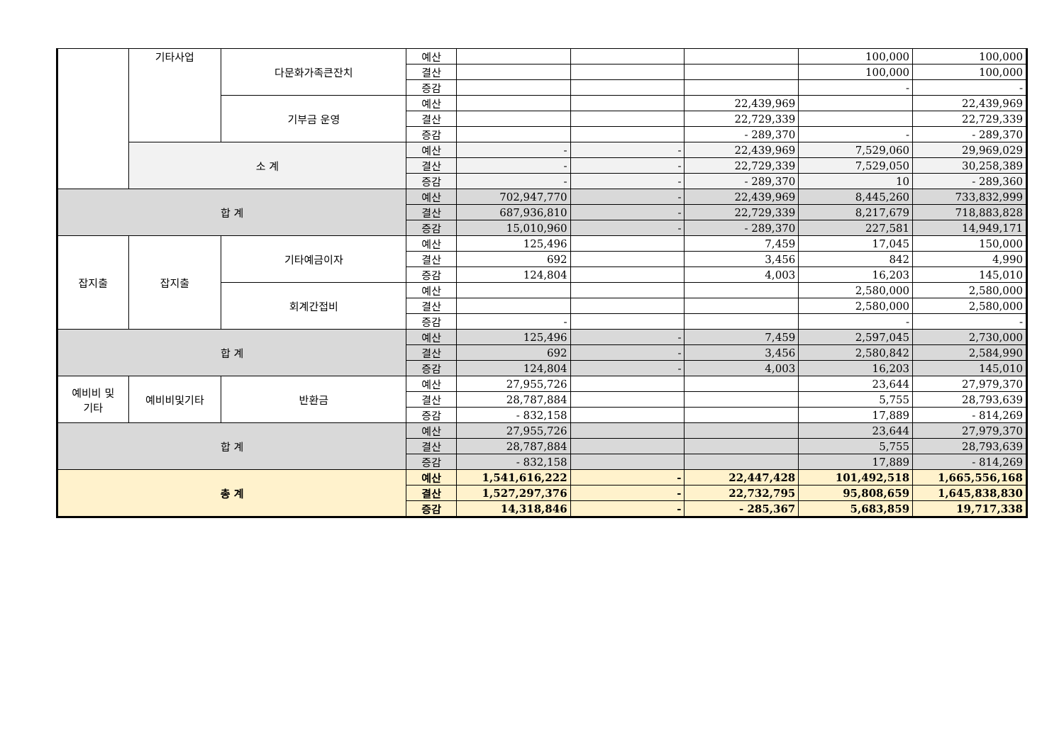| | 기타사업 | 다문화가족큰잔치 | 예산 | | | | 100,000 | 100,000 |
| | | | 결산 | | | | 100,000 | 100,000 |
| | | | 증감 | | | | - | - |
| | | 기부금 운영 | 예산 | | | 22,439,969 | | 22,439,969 |
| | | | 결산 | | | 22,729,339 | | 22,729,339 |
| | | | 증감 | | | - 289,370 | - | - 289,370 |
| | 소 계 | | 예산 | - | - | 22,439,969 | 7,529,060 | 29,969,029 |
| | | | 결산 | - | - | 22,729,339 | 7,529,050 | 30,258,389 |
| | | | 증감 | - | - | - 289,370 | 10 | - 289,360 |
| 합 계 | | | 예산 | 702,947,770 | - | 22,439,969 | 8,445,260 | 733,832,999 |
| | | | 결산 | 687,936,810 | - | 22,729,339 | 8,217,679 | 718,883,828 |
| | | | 증감 | 15,010,960 | - | - 289,370 | 227,581 | 14,949,171 |
| 잡지출 | 잡지출 | 기타예금이자 | 예산 | 125,496 | | 7,459 | 17,045 | 150,000 |
| | | | 결산 | 692 | | 3,456 | 842 | 4,990 |
| | | | 증감 | 124,804 | | 4,003 | 16,203 | 145,010 |
| | | 회계간접비 | 예산 | | | | 2,580,000 | 2,580,000 |
| | | | 결산 | | | | 2,580,000 | 2,580,000 |
| | | | 증감 | - | | | - | - |
| 합 계 | | | 예산 | 125,496 | - | 7,459 | 2,597,045 | 2,730,000 |
| | | | 결산 | 692 | - | 3,456 | 2,580,842 | 2,584,990 |
| | | | 증감 | 124,804 | - | 4,003 | 16,203 | 145,010 |
| 예비비 및 기타 | 예비비및기타 | 반환금 | 예산 | 27,955,726 | | | 23,644 | 27,979,370 |
| | | | 결산 | 28,787,884 | | | 5,755 | 28,793,639 |
| | | | 증감 | - 832,158 | | | 17,889 | - 814,269 |
| 합 계 | | | 예산 | 27,955,726 | | | 23,644 | 27,979,370 |
| | | | 결산 | 28,787,884 | | | 5,755 | 28,793,639 |
| | | | 증감 | - 832,158 | | | 17,889 | - 814,269 |
| 총 계 | | | 예산 | 1,541,616,222 | - | 22,447,428 | 101,492,518 | 1,665,556,168 |
| | | | 결산 | 1,527,297,376 | - | 22,732,795 | 95,808,659 | 1,645,838,830 |
| | | | 증감 | 14,318,846 | - | - 285,367 | 5,683,859 | 19,717,338 |